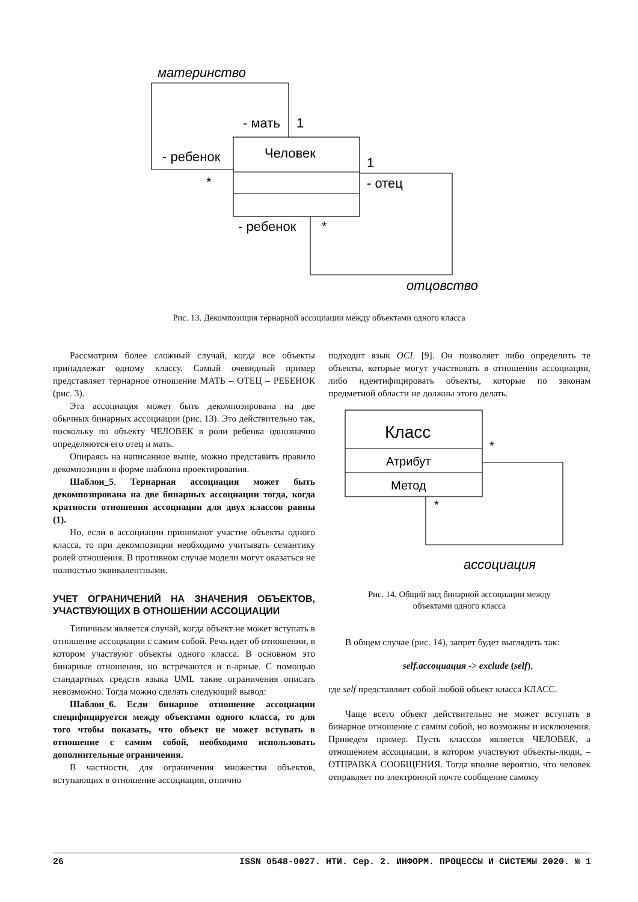материнство
- мать
1
- ребенок
Человек
1
*
- отец
- ребенок
*
отцовство
Рис. 13. Декомпозиция тернарной ассоциации между объектами одного класса
Рассмотрим более сложный случай, когда все объекты принадлежат одному классу. Самый очевидный пример представляет тернарное отношение МАТЬ – ОТЕЦ – РЕБЕНОК (рис. 3).
Эта ассоциация может быть декомпозирована на две обычных бинарных ассоциации (рис. 13). Это действительно так, поскольку по объекту ЧЕЛОВЕК в роли ребенка однозначно определяются его отец и мать.
Опираясь на написанное выше, можно представить правило декомпозиции в форме шаблона проектирования.
Шаблон_5. Тернарная ассоциация может быть декомпозирована на две бинарных ассоциации тогда, когда кратности отношения ассоциации для двух классов равны (1).
Но, если в ассоциации принимают участие объекты одного класса, то при декомпозиции необходимо учитывать семантику ролей отношения. В противном случае модели могут оказаться не полностью эквивалентными.
УЧЕТ ОГРАНИЧЕНИЙ НА ЗНАЧЕНИЯ ОБЪЕКТОВ, УЧАСТВУЮЩИХ В ОТНОШЕНИИ АССОЦИАЦИИ
Типичным является случай, когда объект не может вступать в отношение ассоциации с самим собой. Речь идет об отношении, в котором участвуют объекты одного класса. В основном это бинарные отношения, но встречаются и n-арные. С помощью стандартных средств языка UML такие ограничения описать невозможно. Тогда можно сделать следующий вывод:
Шаблон_6. Если бинарное отношение ассоциации специфицируется между объектами одного класса, то для того чтобы показать, что объект не может вступать в отношение с самим собой, необходимо использовать дополнительные ограничения.
В частности, для ограничения множества объектов, вступающих в отношение ассоциации, отлично
подходит язык OCL [9]. Он позволяет либо определить те объекты, которые могут участвовать в отношении ассоциации, либо идентифицировать объекты, которые по законам предметной области не должны этого делать.
Класс
Атрибут
Метод
*
*
ассоциация
Рис. 14. Общий вид бинарной ассоциации между
объектами одного класса
В общем случае (рис. 14), запрет будет выглядеть так:
self.ассоциация -> exclude (self),
где self представляет собой любой объект класса КЛАСС.
Чаще всего объект действительно не может вступать в бинарное отношение с самим собой, но возможны и исключения. Приведем пример. Пусть классом является ЧЕЛОВЕК, а отношением ассоциации, в котором участвуют объекты-люди, – ОТПРАВКА СООБЩЕНИЯ. Тогда вполне вероятно, что человек отправляет по электронной почте сообщение самому
26 ISSN 0548-0027. НТИ. Сер. 2. ИНФОРМ. ПРОЦЕССЫ И СИСТЕМЫ 2020. № 1